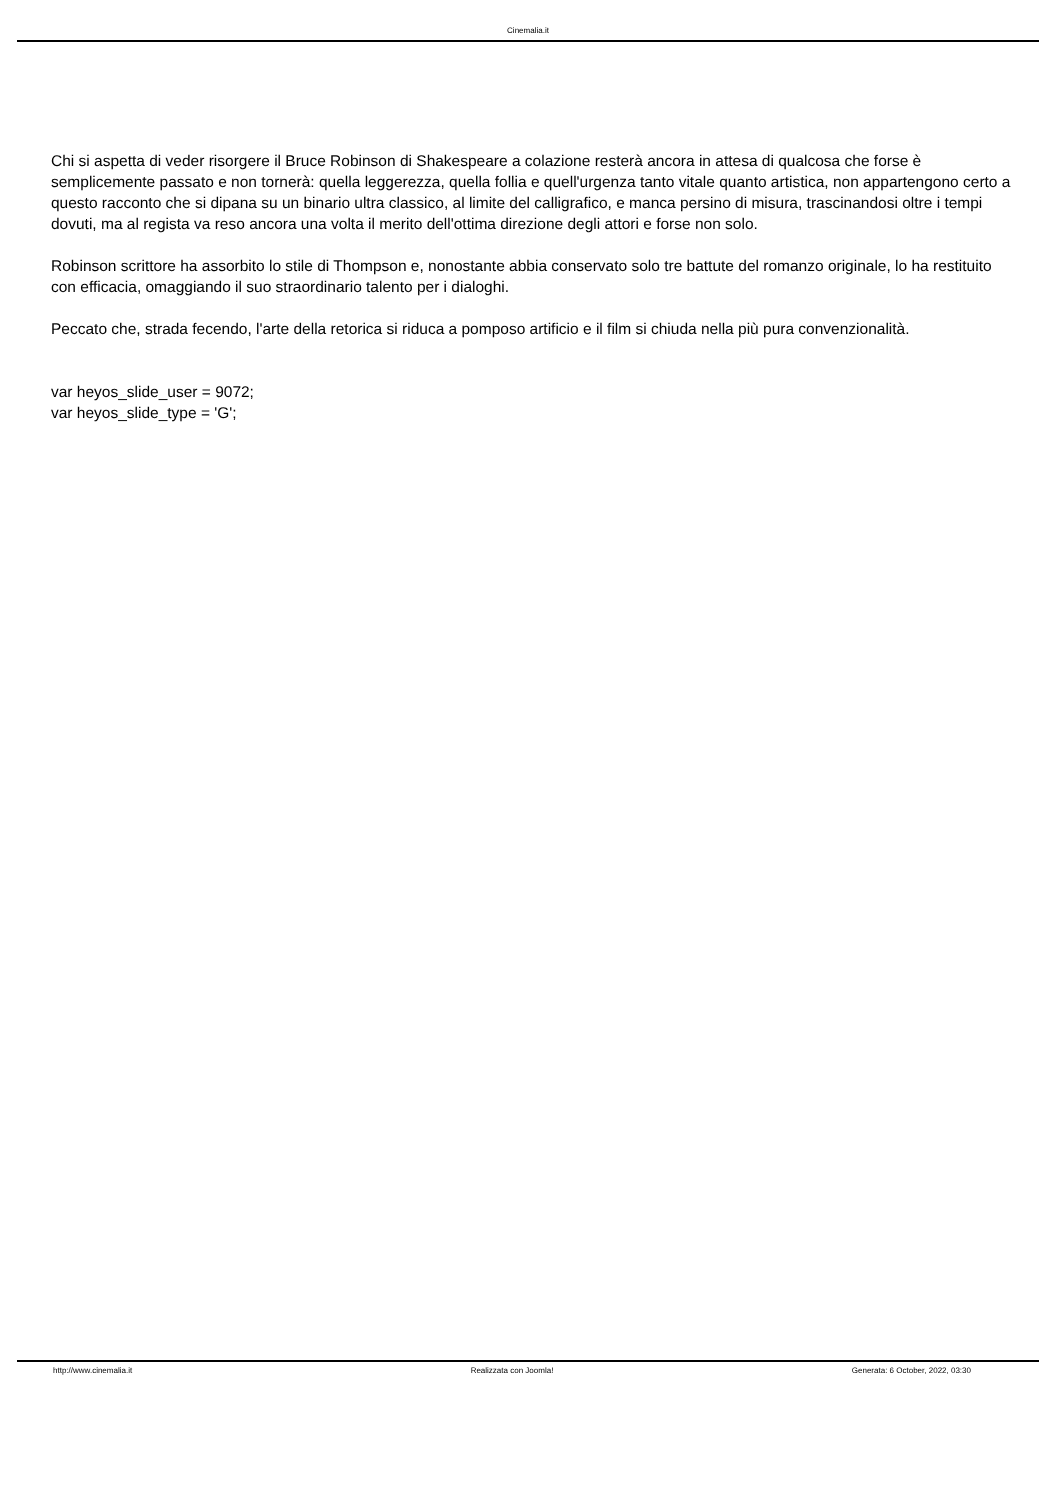Cinemalia.it
Chi si aspetta di veder risorgere il Bruce Robinson di Shakespeare a colazione resterà ancora in attesa di qualcosa che forse è semplicemente passato e non tornerà: quella leggerezza, quella follia e quell'urgenza tanto vitale quanto artistica, non appartengono certo a questo racconto che si dipana su un binario ultra classico, al limite del calligrafico, e manca persino di misura, trascinandosi oltre i tempi dovuti, ma al regista va reso ancora una volta il merito dell'ottima direzione degli attori e forse non solo.
Robinson scrittore ha assorbito lo stile di Thompson e, nonostante abbia conservato solo tre battute del romanzo originale, lo ha restituito con efficacia, omaggiando il suo straordinario talento per i dialoghi.
Peccato che, strada fecendo, l'arte della retorica si riduca a pomposo artificio e il film si chiuda nella più pura convenzionalità.
var heyos_slide_user = 9072;
var heyos_slide_type = 'G';
http://www.cinemalia.it Realizzata con Joomla! Generata: 6 October, 2022, 03:30